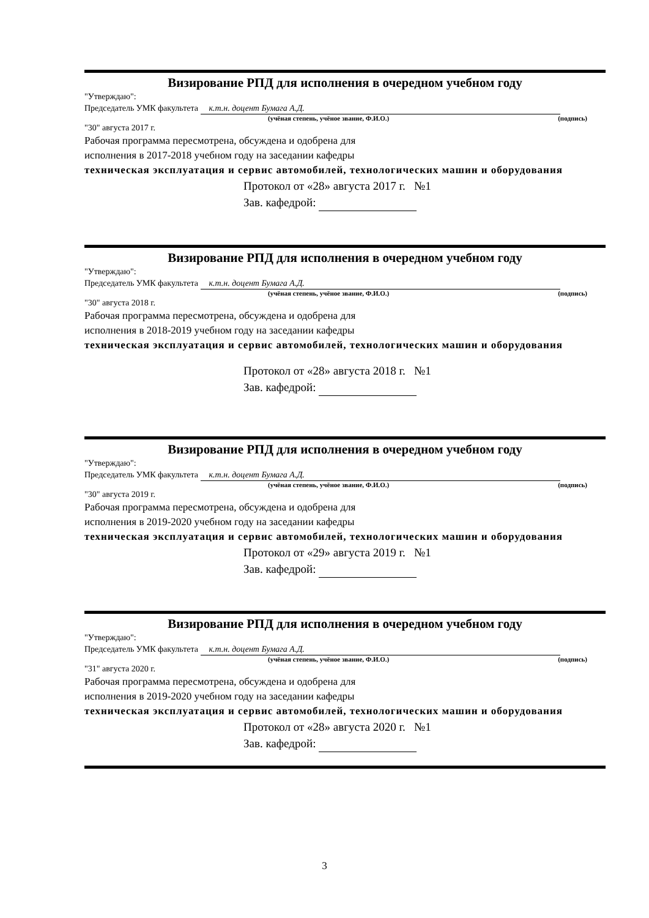Визирование РПД для исполнения в очередном учебном году
"Утверждаю":
Председатель УМК факультета к.т.н. доцент Бумага А.Д.
(учёная степень, учёное звание, Ф.И.О.) (подпись)
"30" августа 2017 г.
Рабочая программа пересмотрена, обсуждена и одобрена для
исполнения в 2017-2018 учебном году на заседании кафедры
техническая эксплуатация и сервис автомобилей, технологических машин и оборудования
Протокол от «28» августа 2017 г. №1
Зав. кафедрой:
Визирование РПД для исполнения в очередном учебном году
"Утверждаю":
Председатель УМК факультета к.т.н. доцент Бумага А.Д.
(учёная степень, учёное звание, Ф.И.О.) (подпись)
"30" августа 2018 г.
Рабочая программа пересмотрена, обсуждена и одобрена для
исполнения в 2018-2019 учебном году на заседании кафедры
техническая эксплуатация и сервис автомобилей, технологических машин и оборудования
Протокол от «28» августа 2018 г. №1
Зав. кафедрой:
Визирование РПД для исполнения в очередном учебном году
"Утверждаю":
Председатель УМК факультета к.т.н. доцент Бумага А.Д.
(учёная степень, учёное звание, Ф.И.О.) (подпись)
"30" августа 2019 г.
Рабочая программа пересмотрена, обсуждена и одобрена для
исполнения в 2019-2020 учебном году на заседании кафедры
техническая эксплуатация и сервис автомобилей, технологических машин и оборудования
Протокол от «29» августа 2019 г. №1
Зав. кафедрой:
Визирование РПД для исполнения в очередном учебном году
"Утверждаю":
Председатель УМК факультета к.т.н. доцент Бумага А.Д.
(учёная степень, учёное звание, Ф.И.О.) (подпись)
"31" августа 2020 г.
Рабочая программа пересмотрена, обсуждена и одобрена для
исполнения в 2019-2020 учебном году на заседании кафедры
техническая эксплуатация и сервис автомобилей, технологических машин и оборудования
Протокол от «28» августа 2020 г. №1
Зав. кафедрой:
3